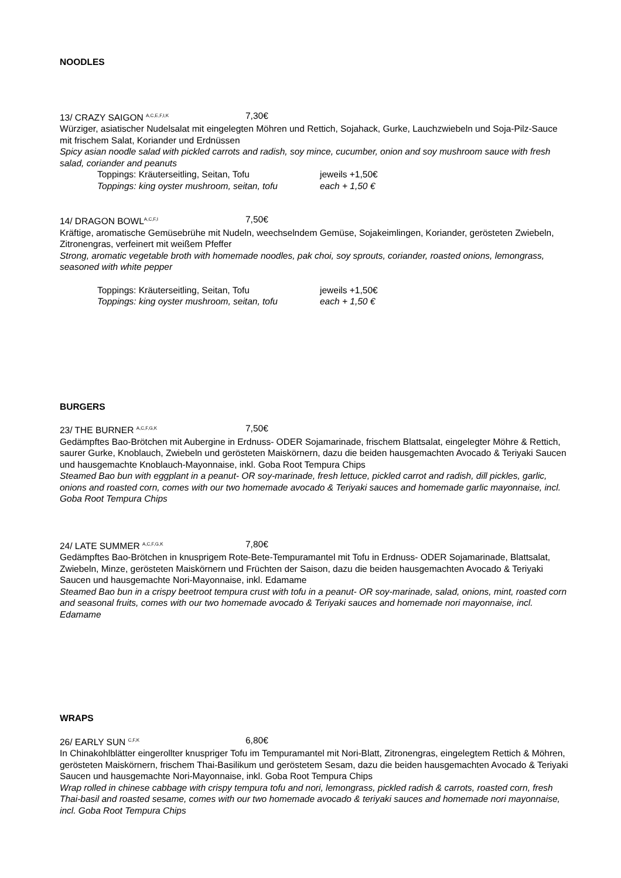NOODLES
13/ CRAZY SAIGON <sup>A,C,E,F,I,K</sup> 7,30€
Würziger, asiatischer Nudelsalat mit eingelegten Möhren und Rettich, Sojahack, Gurke, Lauchzwiebeln und Soja-Pilz-Sauce mit frischem Salat, Koriander und Erdnüssen
Spicy asian noodle salad with pickled carrots and radish, soy mince, cucumber, onion and soy mushroom sauce with fresh salad, coriander and peanuts
Toppings: Kräuterseitling, Seitan, Tofu jeweils +1,50€
Toppings: king oyster mushroom, seitan, tofu each + 1,50 €
14/ DRAGON BOWL<sup>A,C,F,I</sup> 7,50€
Kräftige, aromatische Gemüsebrühe mit Nudeln, weechselndem Gemüse, Sojakeimlingen, Koriander, gerösteten Zwiebeln, Zitronengras, verfeinert mit weißem Pfeffer
Strong, aromatic vegetable broth with homemade noodles, pak choi, soy sprouts, coriander, roasted onions, lemongrass, seasoned with white pepper
Toppings: Kräuterseitling, Seitan, Tofu jeweils +1,50€
Toppings: king oyster mushroom, seitan, tofu each + 1,50 €
BURGERS
23/ THE BURNER <sup>A,C,F,G,K</sup> 7,50€
Gedämpftes Bao-Brötchen mit Aubergine in Erdnuss- ODER Sojamarinade, frischem Blattsalat, eingelegter Möhre & Rettich, saurer Gurke, Knoblauch, Zwiebeln und gerösteten Maiskörnern, dazu die beiden hausgemachten Avocado & Teriyaki Saucen und hausgemachte Knoblauch-Mayonnaise, inkl. Goba Root Tempura Chips
Steamed Bao bun with eggplant in a peanut- OR soy-marinade, fresh lettuce, pickled carrot and radish, dill pickles, garlic, onions and roasted corn, comes with our two homemade avocado & Teriyaki sauces and homemade garlic mayonnaise, incl. Goba Root Tempura Chips
24/ LATE SUMMER <sup>A,C,F,G,K</sup> 7,80€
Gedämpftes Bao-Brötchen in knusprigem Rote-Bete-Tempuramantel mit Tofu in Erdnuss- ODER Sojamarinade, Blattsalat, Zwiebeln, Minze, gerösteten Maiskörnern und Früchten der Saison, dazu die beiden hausgemachten Avocado & Teriyaki Saucen und hausgemachte Nori-Mayonnaise, inkl. Edamame
Steamed Bao bun in a crispy beetroot tempura crust with tofu in a peanut- OR soy-marinade, salad, onions, mint, roasted corn and seasonal fruits, comes with our two homemade avocado & Teriyaki sauces and homemade nori mayonnaise, incl. Edamame
WRAPS
26/ EARLY SUN <sup>C,F,K</sup> 6,80€
In Chinakohlblätter eingerollter knuspriger Tofu im Tempuramantel mit Nori-Blatt, Zitronengras, eingelegtem Rettich & Möhren, gerösteten Maiskörnern, frischem Thai-Basilikum und geröstetem Sesam, dazu die beiden hausgemachten Avocado & Teriyaki Saucen und hausgemachte Nori-Mayonnaise, inkl. Goba Root Tempura Chips
Wrap rolled in chinese cabbage with crispy tempura tofu and nori, lemongrass, pickled radish & carrots, roasted corn, fresh Thai-basil and roasted sesame, comes with our two homemade avocado & teriyaki sauces and homemade nori mayonnaise, incl. Goba Root Tempura Chips